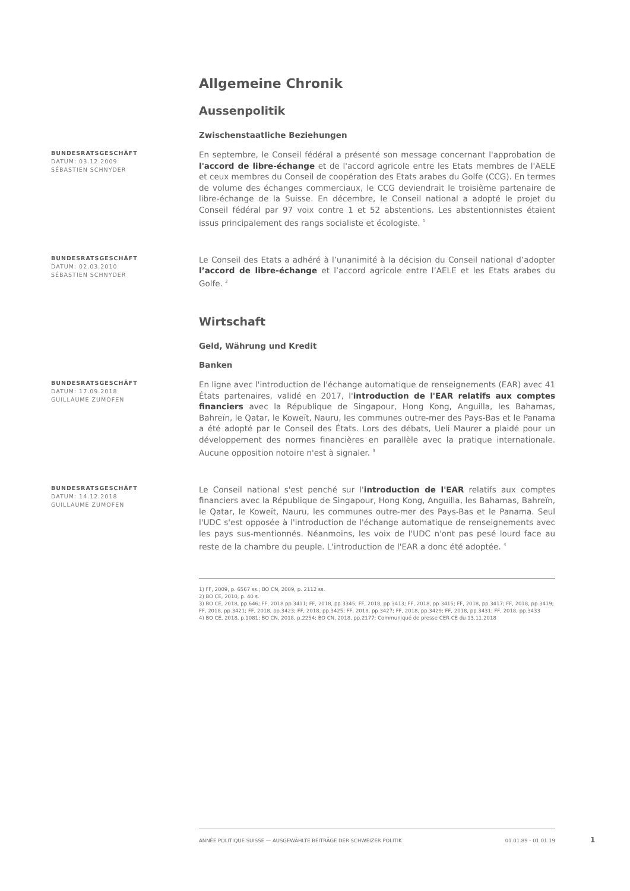Allgemeine Chronik
Aussenpolitik
Zwischenstaatliche Beziehungen
BUNDESRATSGESCHÄFT
DATUM: 03.12.2009
SÉBASTIEN SCHNYDER
En septembre, le Conseil fédéral a présenté son message concernant l'approbation de l'accord de libre-échange et de l'accord agricole entre les Etats membres de l'AELE et ceux membres du Conseil de coopération des Etats arabes du Golfe (CCG). En termes de volume des échanges commerciaux, le CCG deviendrait le troisième partenaire de libre-échange de la Suisse. En décembre, le Conseil national a adopté le projet du Conseil fédéral par 97 voix contre 1 et 52 abstentions. Les abstentionnistes étaient issus principalement des rangs socialiste et écologiste. <sup>1</sup>
BUNDESRATSGESCHÄFT
DATUM: 02.03.2010
SÉBASTIEN SCHNYDER
Le Conseil des Etats a adhéré à l’unanimité à la décision du Conseil national d’adopter l’accord de libre-échange et l’accord agricole entre l’AELE et les Etats arabes du Golfe. <sup>2</sup>
Wirtschaft
Geld, Währung und Kredit
Banken
BUNDESRATSGESCHÄFT
DATUM: 17.09.2018
GUILLAUME ZUMOFEN
En ligne avec l'introduction de l'échange automatique de renseignements (EAR) avec 41 États partenaires, validé en 2017, l'introduction de l'EAR relatifs aux comptes financiers avec la République de Singapour, Hong Kong, Anguilla, les Bahamas, Bahreïn, le Qatar, le Koweït, Nauru, les communes outre-mer des Pays-Bas et le Panama a été adopté par le Conseil des États. Lors des débats, Ueli Maurer a plaidé pour un développement des normes financières en parallèle avec la pratique internationale. Aucune opposition notoire n'est à signaler. <sup>3</sup>
BUNDESRATSGESCHÄFT
DATUM: 14.12.2018
GUILLAUME ZUMOFEN
Le Conseil national s'est penché sur l'introduction de l'EAR relatifs aux comptes financiers avec la République de Singapour, Hong Kong, Anguilla, les Bahamas, Bahreïn, le Qatar, le Koweït, Nauru, les communes outre-mer des Pays-Bas et le Panama. Seul l'UDC s'est opposée à l'introduction de l'échange automatique de renseignements avec les pays sus-mentionnés. Néanmoins, les voix de l'UDC n'ont pas pesé lourd face au reste de la chambre du peuple. L'introduction de l'EAR a donc été adoptée. <sup>4</sup>
1) FF, 2009, p. 6567 ss.; BO CN, 2009, p. 2112 ss.
2) BO CE, 2010, p. 40 s.
3) BO CE, 2018, pp.646; FF, 2018 pp.3411; FF, 2018, pp.3345; FF, 2018, pp.3413; FF, 2018, pp.3415; FF, 2018, pp.3417; FF, 2018, pp.3419; FF, 2018, pp.3421; FF, 2018, pp.3423; FF, 2018, pp.3425; FF, 2018, pp.3427; FF, 2018, pp.3429; FF, 2018, pp.3431; FF, 2018, pp.3433
4) BO CE, 2018, p.1081; BO CN, 2018, p.2254; BO CN, 2018, pp.2177; Communiqué de presse CER-CE du 13.11.2018
ANNÉE POLITIQUE SUISSE — AUSGEWÄHLTE BEITRÄGE DER SCHWEIZER POLITIK 01.01.89 - 01.01.19
1